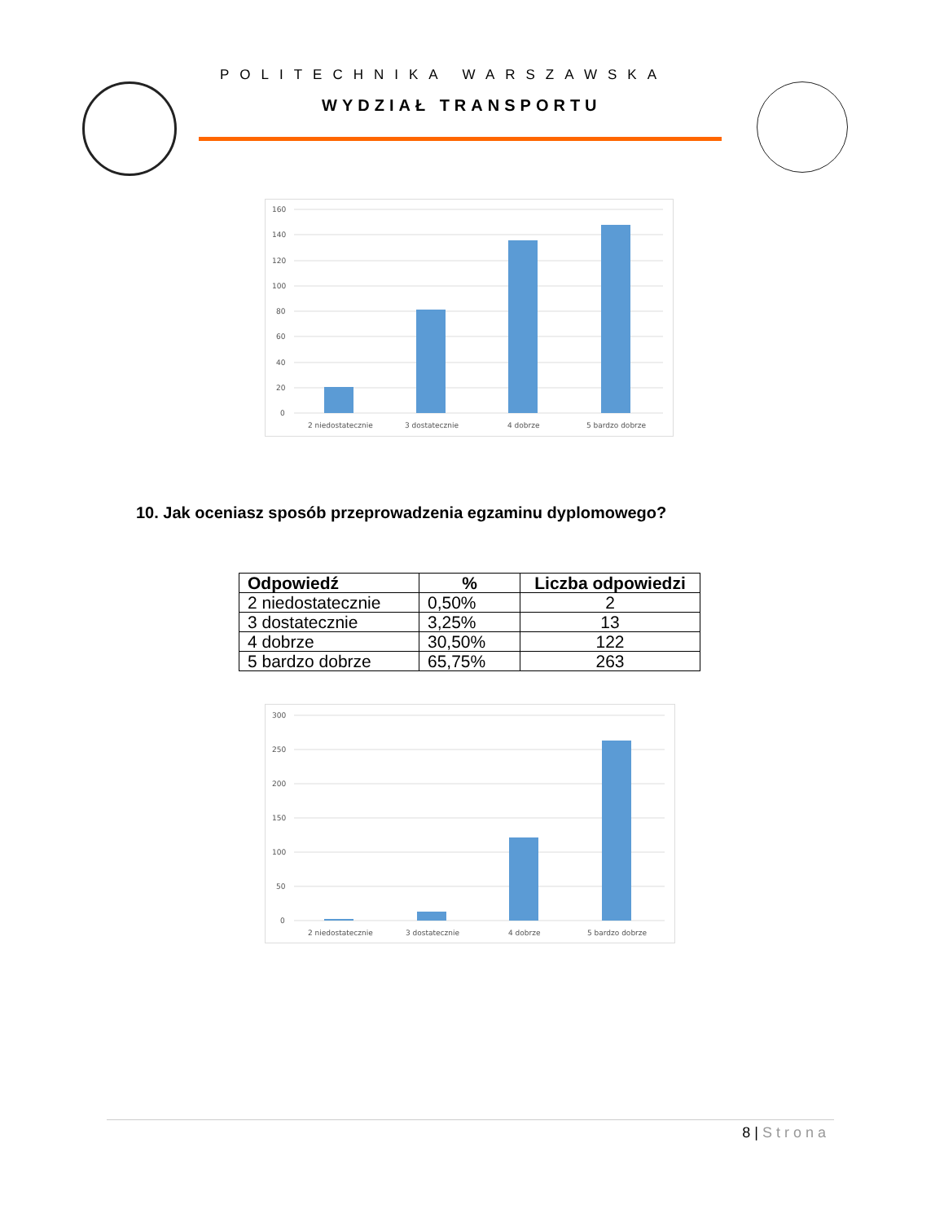POLITECHNIKA WARSZAWSKA
WYDZIAŁ TRANSPORTU
160
140
120
100
80
60
40
20
0
2 niedostatecznie
3 dostatecznie
4 dobrze
5 bardzo dobrze
10. Jak oceniasz sposób przeprowadzenia egzaminu dyplomowego?
| Odpowiedź | % | Liczba odpowiedzi |
| --- | --- | --- |
| 2 niedostatecznie | 0,50% | 2 |
| 3 dostatecznie | 3,25% | 13 |
| 4 dobrze | 30,50% | 122 |
| 5 bardzo dobrze | 65,75% | 263 |
300
250
200
150
100
50
0
2 niedostatecznie
3 dostatecznie
4 dobrze
5 bardzo dobrze
8 | Strona